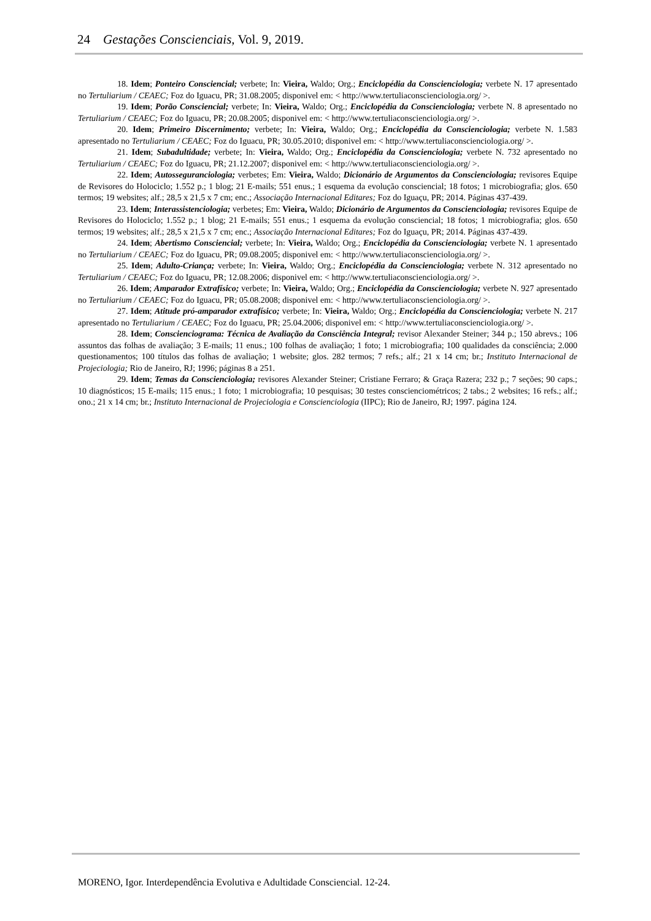24 Gestações Conscienciais, Vol. 9, 2019.
18. Idem; Ponteiro Consciencial; verbete; In: Vieira, Waldo; Org.; Enciclopédia da Conscienciologia; verbete N. 17 apresentado no Tertuliarium / CEAEC; Foz do Iguacu, PR; 31.08.2005; disponivel em: < http://www.tertuliaconscienciologia.org/ >.
19. Idem; Porão Consciencial; verbete; In: Vieira, Waldo; Org.; Enciclopédia da Conscienciologia; verbete N. 8 apresentado no Tertuliarium / CEAEC; Foz do Iguacu, PR; 20.08.2005; disponivel em: < http://www.tertuliaconscienciologia.org/ >.
20. Idem; Primeiro Discernimento; verbete; In: Vieira, Waldo; Org.; Enciclopédia da Conscienciologia; verbete N. 1.583 apresentado no Tertuliarium / CEAEC; Foz do Iguacu, PR; 30.05.2010; disponivel em: < http://www.tertuliaconscienciologia.org/ >.
21. Idem; Subadultidade; verbete; In: Vieira, Waldo; Org.; Enciclopédia da Conscienciologia; verbete N. 732 apresentado no Tertuliarium / CEAEC; Foz do Iguacu, PR; 21.12.2007; disponivel em: < http://www.tertuliaconscienciologia.org/ >.
22. Idem; Autosseguranciologia; verbetes; Em: Vieira, Waldo; Dicionário de Argumentos da Conscienciologia; revisores Equipe de Revisores do Holociclo; 1.552 p.; 1 blog; 21 E-mails; 551 enus.; 1 esquema da evolução consciencial; 18 fotos; 1 microbiografia; glos. 650 termos; 19 websites; alf.; 28,5 x 21,5 x 7 cm; enc.; Associação Internacional Editares; Foz do Iguaçu, PR; 2014. Páginas 437-439.
23. Idem; Interassistenciologia; verbetes; Em: Vieira, Waldo; Dicionário de Argumentos da Conscienciologia; revisores Equipe de Revisores do Holociclo; 1.552 p.; 1 blog; 21 E-mails; 551 enus.; 1 esquema da evolução consciencial; 18 fotos; 1 microbiografia; glos. 650 termos; 19 websites; alf.; 28,5 x 21,5 x 7 cm; enc.; Associação Internacional Editares; Foz do Iguaçu, PR; 2014. Páginas 437-439.
24. Idem; Abertismo Consciencial; verbete; In: Vieira, Waldo; Org.; Enciclopédia da Conscienciologia; verbete N. 1 apresentado no Tertuliarium / CEAEC; Foz do Iguacu, PR; 09.08.2005; disponivel em: < http://www.tertuliaconscienciologia.org/ >.
25. Idem; Adulto-Criança; verbete; In: Vieira, Waldo; Org.; Enciclopédia da Conscienciologia; verbete N. 312 apresentado no Tertuliarium / CEAEC; Foz do Iguacu, PR; 12.08.2006; disponivel em: < http://www.tertuliaconscienciologia.org/ >.
26. Idem; Amparador Extrafísico; verbete; In: Vieira, Waldo; Org.; Enciclopédia da Conscienciologia; verbete N. 927 apresentado no Tertuliarium / CEAEC; Foz do Iguacu, PR; 05.08.2008; disponivel em: < http://www.tertuliaconscienciologia.org/ >.
27. Idem; Atitude pró-amparador extrafísico; verbete; In: Vieira, Waldo; Org.; Enciclopédia da Conscienciologia; verbete N. 217 apresentado no Tertuliarium / CEAEC; Foz do Iguacu, PR; 25.04.2006; disponivel em: < http://www.tertuliaconscienciologia.org/ >.
28. Idem; Conscienciograma: Técnica de Avaliação da Consciência Integral; revisor Alexander Steiner; 344 p.; 150 abrevs.; 106 assuntos das folhas de avaliação; 3 E-mails; 11 enus.; 100 folhas de avaliação; 1 foto; 1 microbiografia; 100 qualidades da consciência; 2.000 questionamentos; 100 títulos das folhas de avaliação; 1 website; glos. 282 termos; 7 refs.; alf.; 21 x 14 cm; br.; Instituto Internacional de Projeciologia; Rio de Janeiro, RJ; 1996; páginas 8 a 251.
29. Idem; Temas da Conscienciologia; revisores Alexander Steiner; Cristiane Ferraro; & Graça Razera; 232 p.; 7 seções; 90 caps.; 10 diagnósticos; 15 E-mails; 115 enus.; 1 foto; 1 microbiografia; 10 pesquisas; 30 testes conscienciométricos; 2 tabs.; 2 websites; 16 refs.; alf.; ono.; 21 x 14 cm; br.; Instituto Internacional de Projeciologia e Conscienciologia (IIPC); Rio de Janeiro, RJ; 1997. página 124.
MORENO, Igor. Interdependência Evolutiva e Adultidade Consciencial. 12-24.